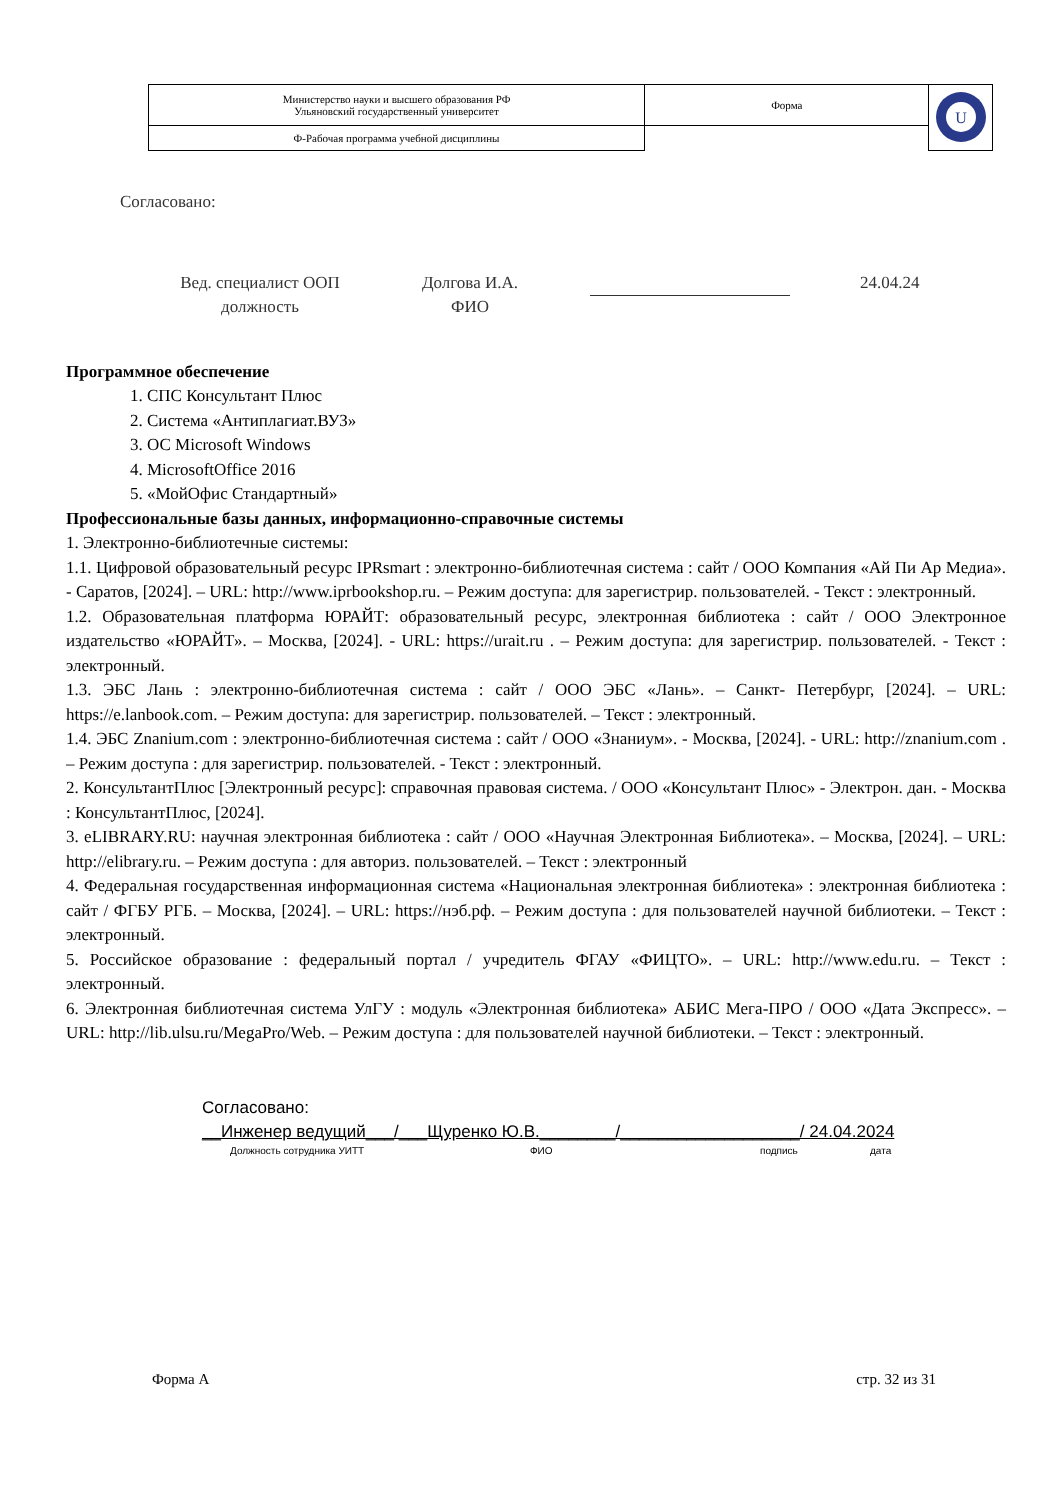| Министерство науки и высшего образования РФ Ульяновский государственный университет | Форма | U |
| Ф-Рабочая программа учебной дисциплины | | |
Согласовано:
Вед. специалист ООП
должность
Долгова И.А.
ФИО
24.04.24
Программное обеспечение
1. СПС Консультант Плюс
2. Система «Антиплагиат.ВУЗ»
3. ОС Microsoft Windows
4. MicrosoftOffice 2016
5. «МойОфис Стандартный»
Профессиональные базы данных, информационно-справочные системы
1. Электронно-библиотечные системы:
1.1. Цифровой образовательный ресурс IPRsmart : электронно-библиотечная система : сайт / ООО Компания «Ай Пи Ар Медиа». - Саратов, [2024]. – URL: http://www.iprbookshop.ru. – Режим доступа: для зарегистрир. пользователей. - Текст : электронный.
1.2. Образовательная платформа ЮРАЙТ: образовательный ресурс, электронная библиотека : сайт / ООО Электронное издательство «ЮРАЙТ». – Москва, [2024]. - URL: https://urait.ru . – Режим доступа: для зарегистрир. пользователей. - Текст : электронный.
1.3. ЭБС Лань : электронно-библиотечная система : сайт / ООО ЭБС «Лань». – Санкт- Петербург, [2024]. – URL: https://e.lanbook.com. – Режим доступа: для зарегистрир. пользователей. – Текст : электронный.
1.4. ЭБС Znanium.com : электронно-библиотечная система : сайт / ООО «Знаниум». - Москва, [2024]. - URL: http://znanium.com . – Режим доступа : для зарегистрир. пользователей. - Текст : электронный.
2. КонсультантПлюс [Электронный ресурс]: справочная правовая система. / ООО «Консультант Плюс» - Электрон. дан. - Москва : КонсультантПлюс, [2024].
3. eLIBRARY.RU: научная электронная библиотека : сайт / ООО «Научная Электронная Библиотека». – Москва, [2024]. – URL: http://elibrary.ru. – Режим доступа : для авториз. пользователей. – Текст : электронный
4. Федеральная государственная информационная система «Национальная электронная библиотека» : электронная библиотека : сайт / ФГБУ РГБ. – Москва, [2024]. – URL: https://нэб.рф. – Режим доступа : для пользователей научной библиотеки. – Текст : электронный.
5. Российское образование : федеральный портал / учредитель ФГАУ «ФИЦТО». – URL: http://www.edu.ru. – Текст : электронный.
6. Электронная библиотечная система УлГУ : модуль «Электронная библиотека» АБИС Мега-ПРО / ООО «Дата Экспресс». – URL: http://lib.ulsu.ru/MegaPro/Web. – Режим доступа : для пользователей научной библиотеки. – Текст : электронный.
Согласовано:
__Инженер ведущий___/___Щуренко Ю.В.________/___________________/ 24.04.2024
Должность сотрудника УИТТ ФИО подпись дата
Форма А стр. 32 из 31